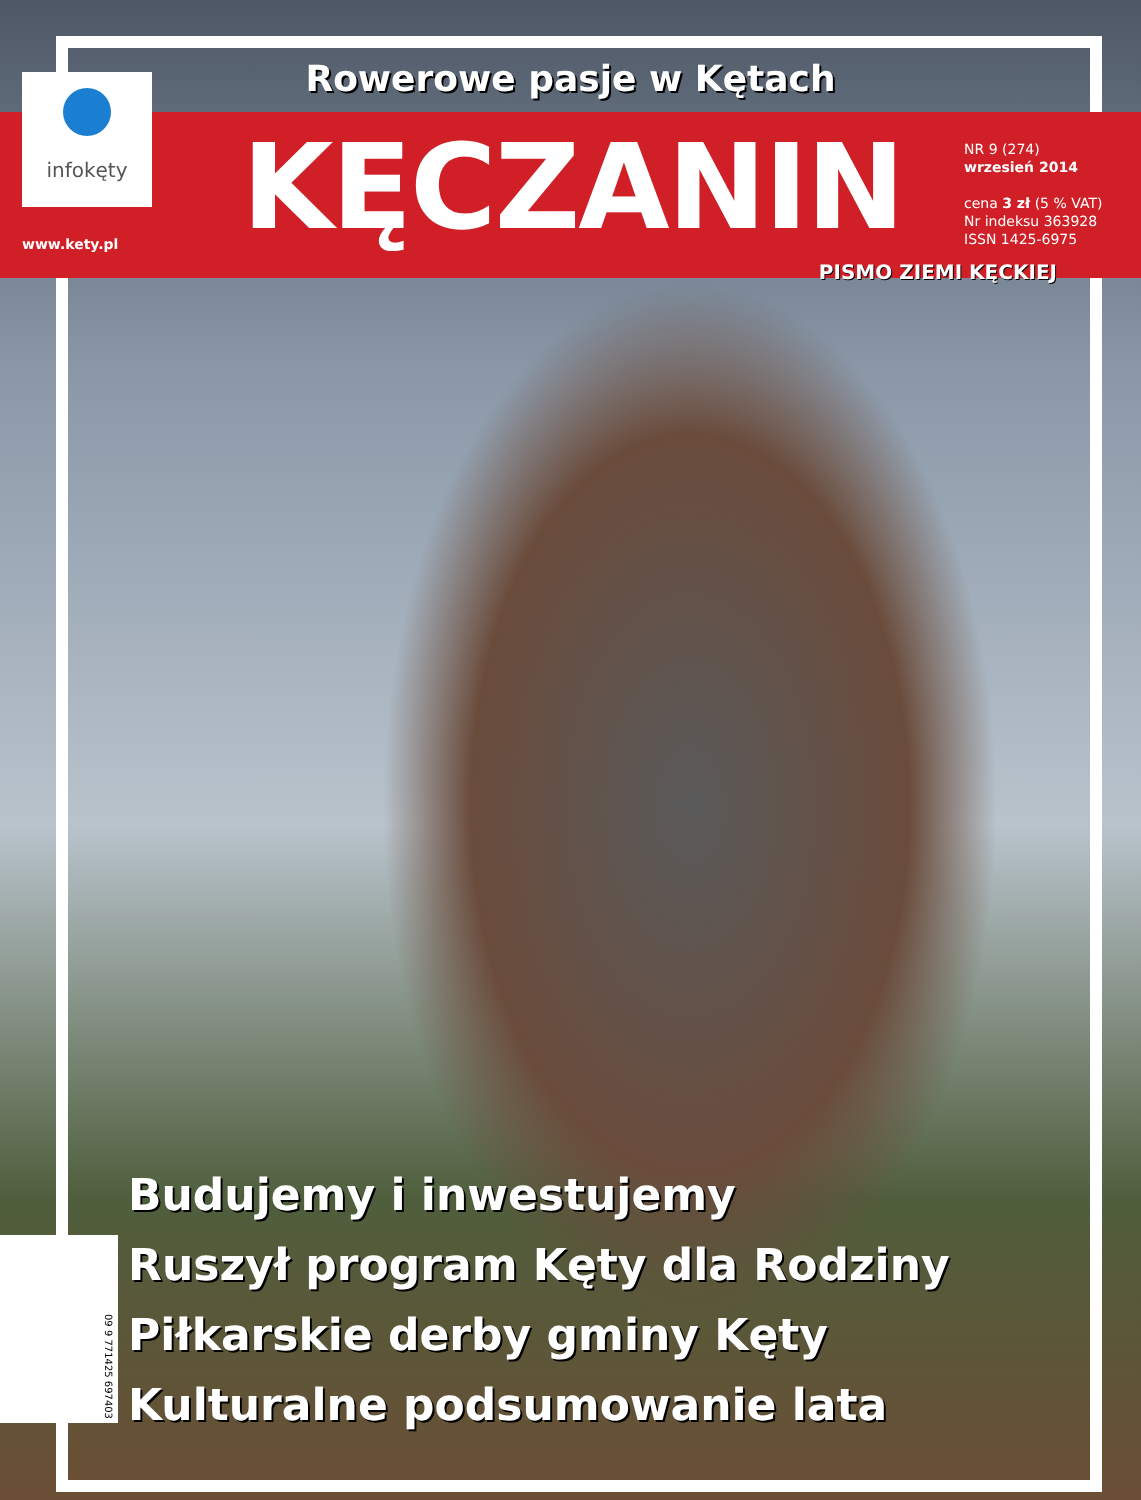Rowerowe pasje w Kętach
infokęty
www.kety.pl
KĘCZANIN
NR 9 (274)
wrzesień 2014
cena 3 zł (5 % VAT)
Nr indeksu 363928
ISSN 1425-6975
PISMO ZIEMI KĘCKIEJ
Budujemy i inwestujemy
Ruszył program Kęty dla Rodziny
Piłkarskie derby gminy Kęty
Kulturalne podsumowanie lata
09 9 771425 697403